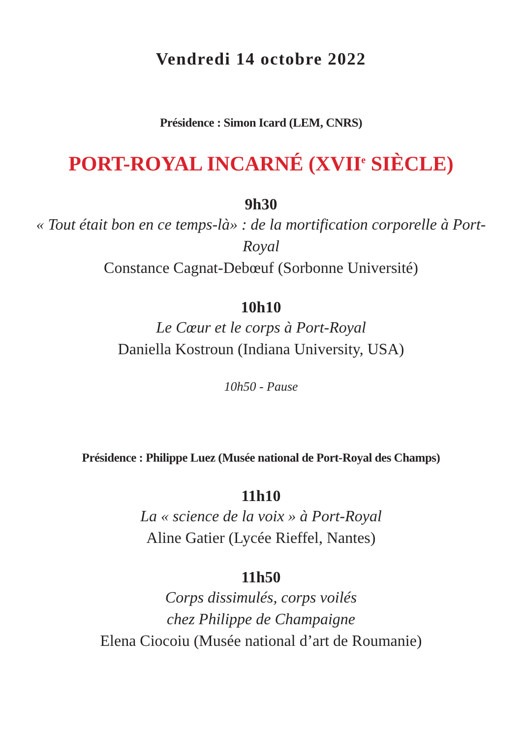Vendredi 14 octobre 2022
Présidence : Simon Icard (LEM, CNRS)
PORT-ROYAL INCARNÉ (XVII<sup>e</sup> SIÈCLE)
9h30
« Tout était bon en ce temps-là» : de la mortification corporelle à Port-Royal
Constance Cagnat-Debœuf (Sorbonne Université)
10h10
Le Cœur et le corps à Port-Royal
Daniella Kostroun (Indiana University, USA)
10h50 - Pause
Présidence : Philippe Luez (Musée national de Port-Royal des Champs)
11h10
La « science de la voix » à Port-Royal
Aline Gatier (Lycée Rieffel, Nantes)
11h50
Corps dissimulés, corps voilés
chez Philippe de Champaigne
Elena Ciocoiu (Musée national d’art de Roumanie)